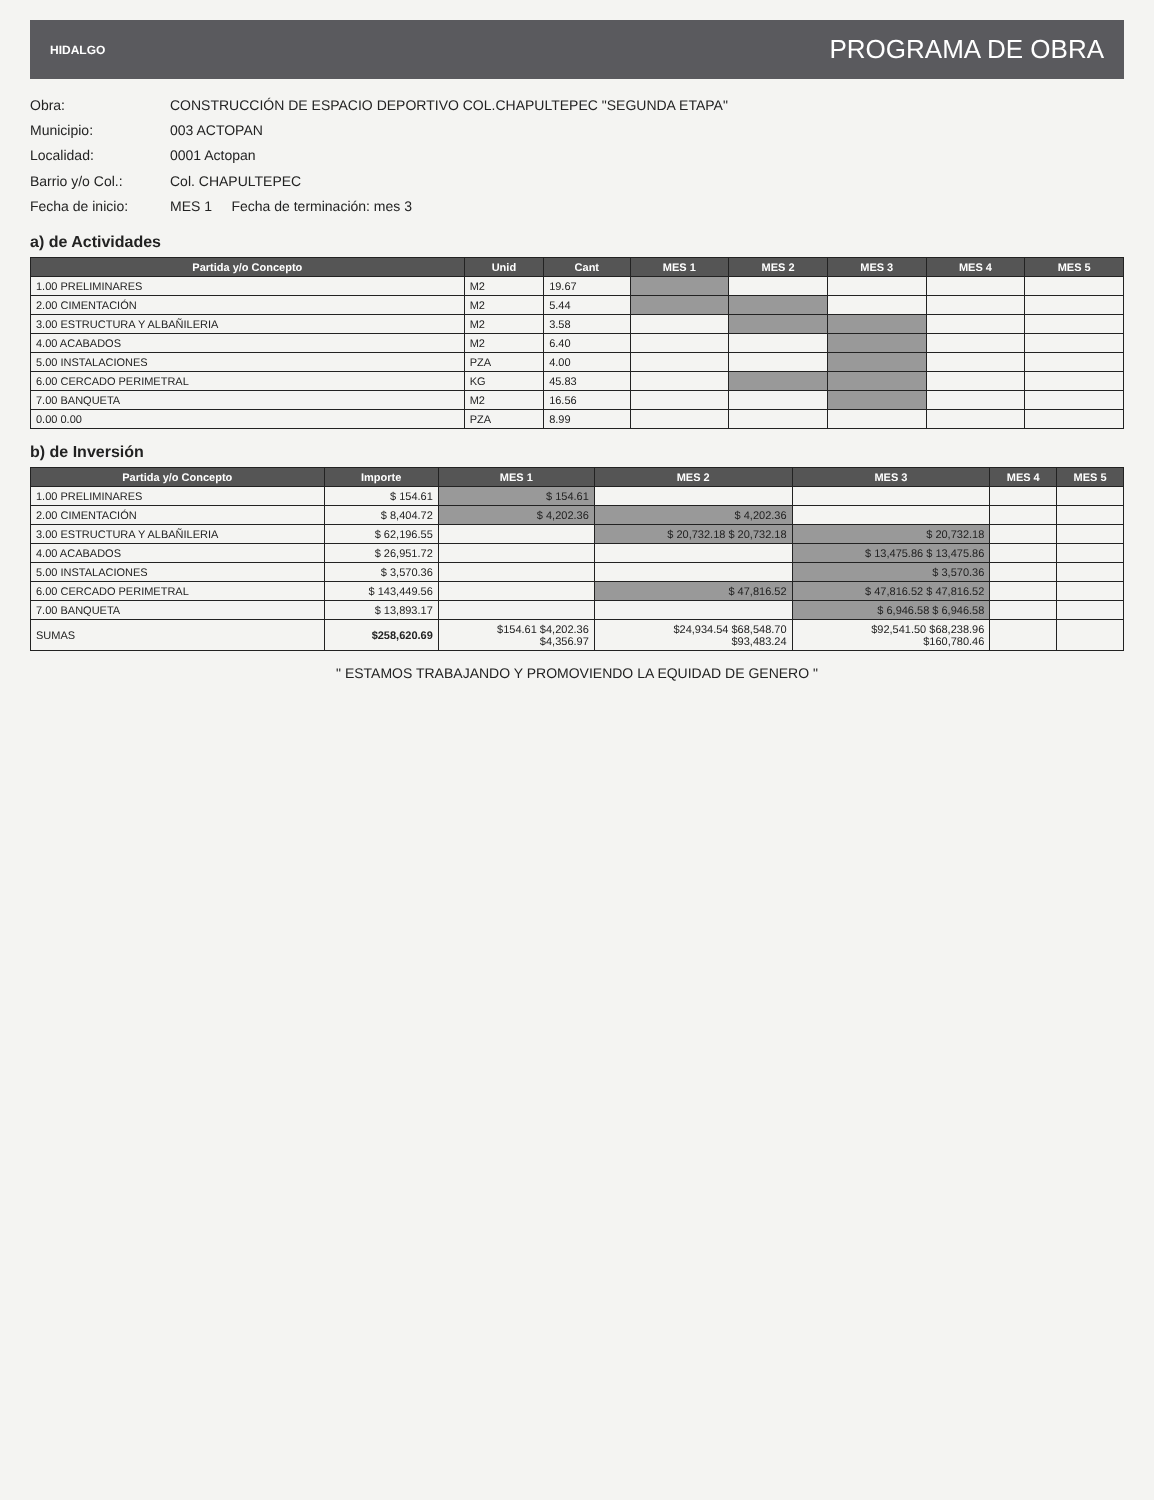HIDALGO
PROGRAMA DE OBRA
Obra: CONSTRUCCIÓN DE ESPACIO DEPORTIVO COL.CHAPULTEPEC "SEGUNDA ETAPA"
Municipio: 003 ACTOPAN
Localidad: 0001 Actopan
Barrio y/o Col.: Col. CHAPULTEPEC
Fecha de inicio: MES 1 Fecha de terminación: mes 3
a) de Actividades
| Partida y/o Concepto | Unid | Cant | MES 1 | MES 2 | MES 3 | MES 4 | MES 5 |
| --- | --- | --- | --- | --- | --- | --- | --- |
| 1.00 PRELIMINARES | M2 | 19.67 | | | | | |
| 2.00 CIMENTACIÓN | M2 | 5.44 | | | | | |
| 3.00 ESTRUCTURA Y ALBAÑILERIA | M2 | 3.58 | | | | | |
| 4.00 ACABADOS | M2 | 6.40 | | | | | |
| 5.00 INSTALACIONES | PZA | 4.00 | | | | | |
| 6.00 CERCADO PERIMETRAL | KG | 45.83 | | | | | |
| 7.00 BANQUETA | M2 | 16.56 | | | | | |
| 0.00 0.00 | PZA | 8.99 | | | | | |
b) de Inversión
| Partida y/o Concepto | Importe | MES 1 | MES 2 | MES 3 | MES 4 | MES 5 |
| --- | --- | --- | --- | --- | --- | --- |
| 1.00 PRELIMINARES | $ 154.61 | $ 154.61 | | | | |
| 2.00 CIMENTACIÓN | $ 8,404.72 | $ 4,202.36 | $ 4,202.36 | | | |
| 3.00 ESTRUCTURA Y ALBAÑILERIA | $ 62,196.55 | | $ 20,732.18 $ 20,732.18 | $ 20,732.18 | | |
| 4.00 ACABADOS | $ 26,951.72 | | | $ 13,475.86 $ 13,475.86 | | |
| 5.00 INSTALACIONES | $ 3,570.36 | | | $ 3,570.36 | | |
| 6.00 CERCADO PERIMETRAL | $ 143,449.56 | | $ 47,816.52 | $ 47,816.52 $ 47,816.52 | | |
| 7.00 BANQUETA | $ 13,893.17 | | | $ 6,946.58 $ 6,946.58 | | |
| SUMAS | $258,620.69 | $154.61 $4,202.36 $4,356.97 | $24,934.54 $68,548.70 $93,483.24 | $92,541.50 $68,238.96 $160,780.46 | | |
" ESTAMOS TRABAJANDO Y PROMOVIENDO LA EQUIDAD DE GENERO "